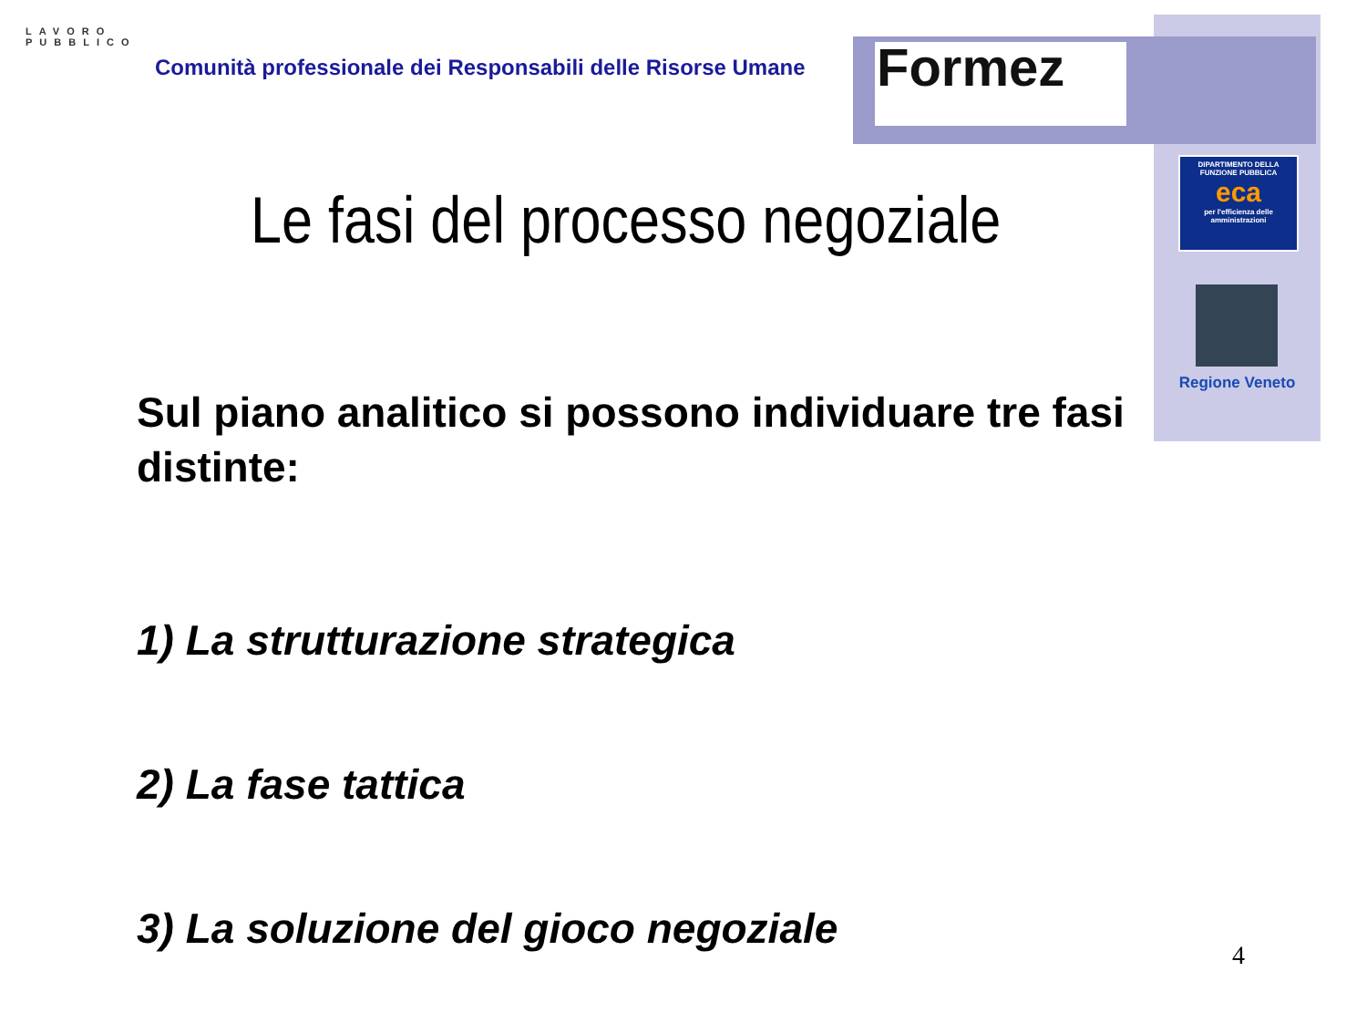LAVORO
PUBBLICO
Comunità professionale dei Responsabili delle Risorse Umane
Formez
DIPARTIMENTO DELLA
FUNZIONE PUBBLICA
eca
per l'efficienza delle amministrazioni
Regione Veneto
Le fasi del processo negoziale
Sul piano analitico si possono individuare tre fasi distinte:
1) La strutturazione strategica
2) La fase tattica
3) La soluzione del gioco negoziale
4